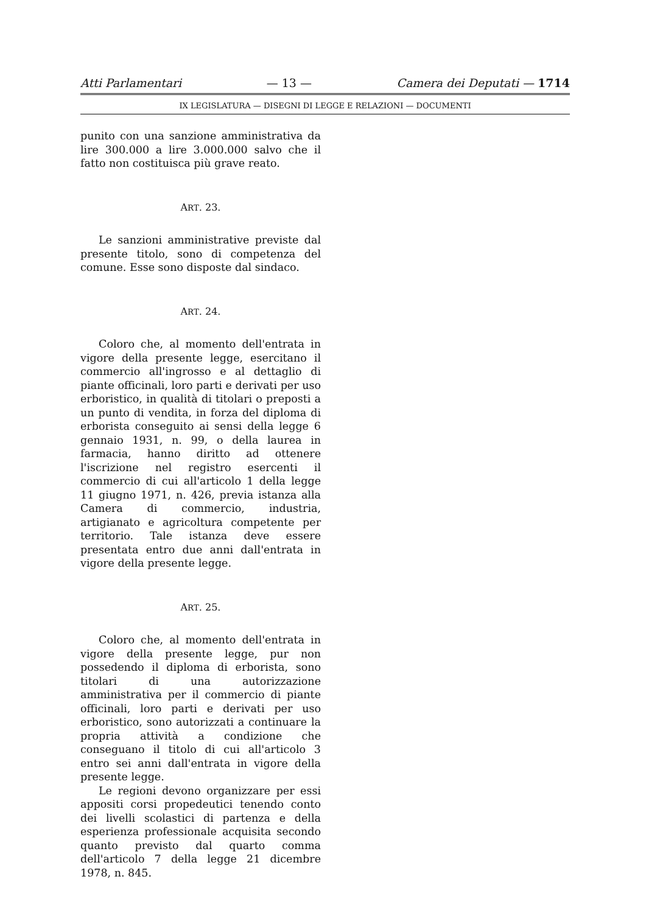Atti Parlamentari — 13 — Camera dei Deputati — 1714
IX LEGISLATURA — DISEGNI DI LEGGE E RELAZIONI — DOCUMENTI
punito con una sanzione amministrativa da lire 300.000 a lire 3.000.000 salvo che il fatto non costituisca più grave reato.
ART. 23.
Le sanzioni amministrative previste dal presente titolo, sono di competenza del comune. Esse sono disposte dal sindaco.
ART. 24.
Coloro che, al momento dell'entrata in vigore della presente legge, esercitano il commercio all'ingrosso e al dettaglio di piante officinali, loro parti e derivati per uso erboristico, in qualità di titolari o preposti a un punto di vendita, in forza del diploma di erborista conseguito ai sensi della legge 6 gennaio 1931, n. 99, o della laurea in farmacia, hanno diritto ad ottenere l'iscrizione nel registro esercenti il commercio di cui all'articolo 1 della legge 11 giugno 1971, n. 426, previa istanza alla Camera di commercio, industria, artigianato e agricoltura competente per territorio. Tale istanza deve essere presentata entro due anni dall'entrata in vigore della presente legge.
ART. 25.
Coloro che, al momento dell'entrata in vigore della presente legge, pur non possedendo il diploma di erborista, sono titolari di una autorizzazione amministrativa per il commercio di piante officinali, loro parti e derivati per uso erboristico, sono autorizzati a continuare la propria attività a condizione che conseguano il titolo di cui all'articolo 3 entro sei anni dall'entrata in vigore della presente legge.
Le regioni devono organizzare per essi appositi corsi propedeutici tenendo conto dei livelli scolastici di partenza e della esperienza professionale acquisita secondo quanto previsto dal quarto comma dell'articolo 7 della legge 21 dicembre 1978, n. 845.